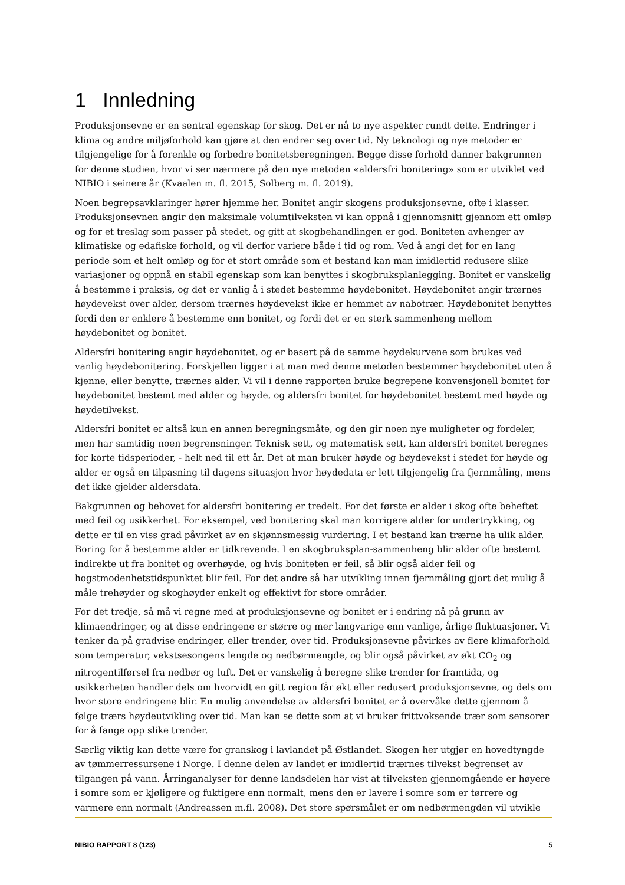1 Innledning
Produksjonsevne er en sentral egenskap for skog. Det er nå to nye aspekter rundt dette. Endringer i klima og andre miljøforhold kan gjøre at den endrer seg over tid. Ny teknologi og nye metoder er tilgjengelige for å forenkle og forbedre bonitetsberegningen. Begge disse forhold danner bakgrunnen for denne studien, hvor vi ser nærmere på den nye metoden «aldersfri bonitering» som er utviklet ved NIBIO i seinere år (Kvaalen m. fl. 2015, Solberg m. fl. 2019).
Noen begrepsavklaringer hører hjemme her. Bonitet angir skogens produksjonsevne, ofte i klasser. Produksjonsevnen angir den maksimale volumtilveksten vi kan oppnå i gjennomsnitt gjennom ett omløp og for et treslag som passer på stedet, og gitt at skogbehandlingen er god. Boniteten avhenger av klimatiske og edafiske forhold, og vil derfor variere både i tid og rom. Ved å angi det for en lang periode som et helt omløp og for et stort område som et bestand kan man imidlertid redusere slike variasjoner og oppnå en stabil egenskap som kan benyttes i skogbruksplanlegging. Bonitet er vanskelig å bestemme i praksis, og det er vanlig å i stedet bestemme høydebonitet. Høydebonitet angir trærnes høydevekst over alder, dersom trærnes høydevekst ikke er hemmet av nabotrær. Høydebonitet benyttes fordi den er enklere å bestemme enn bonitet, og fordi det er en sterk sammenheng mellom høydebonitet og bonitet.
Aldersfri bonitering angir høydebonitet, og er basert på de samme høydekurvene som brukes ved vanlig høydebonitering. Forskjellen ligger i at man med denne metoden bestemmer høydebonitet uten å kjenne, eller benytte, trærnes alder. Vi vil i denne rapporten bruke begrepene konvensjonell bonitet for høydebonitet bestemt med alder og høyde, og aldersfri bonitet for høydebonitet bestemt med høyde og høydetilvekst.
Aldersfri bonitet er altså kun en annen beregningsmåte, og den gir noen nye muligheter og fordeler, men har samtidig noen begrensninger. Teknisk sett, og matematisk sett, kan aldersfri bonitet beregnes for korte tidsperioder, - helt ned til ett år. Det at man bruker høyde og høydevekst i stedet for høyde og alder er også en tilpasning til dagens situasjon hvor høydedata er lett tilgjengelig fra fjernmåling, mens det ikke gjelder aldersdata.
Bakgrunnen og behovet for aldersfri bonitering er tredelt. For det første er alder i skog ofte beheftet med feil og usikkerhet. For eksempel, ved bonitering skal man korrigere alder for undertrykking, og dette er til en viss grad påvirket av en skjønnsmessig vurdering. I et bestand kan trærne ha ulik alder. Boring for å bestemme alder er tidkrevende. I en skogbruksplan-sammenheng blir alder ofte bestemt indirekte ut fra bonitet og overhøyde, og hvis boniteten er feil, så blir også alder feil og hogstmodenhetstidspunktet blir feil. For det andre så har utvikling innen fjernmåling gjort det mulig å måle trehøyder og skoghøyder enkelt og effektivt for store områder.
For det tredje, så må vi regne med at produksjonsevne og bonitet er i endring nå på grunn av klimaendringer, og at disse endringene er større og mer langvarige enn vanlige, årlige fluktuasjoner. Vi tenker da på gradvise endringer, eller trender, over tid. Produksjonsevne påvirkes av flere klimaforhold som temperatur, vekstsesongens lengde og nedbørmengde, og blir også påvirket av økt CO<sub>2</sub> og nitrogentilførsel fra nedbør og luft. Det er vanskelig å beregne slike trender for framtida, og usikkerheten handler dels om hvorvidt en gitt region får økt eller redusert produksjonsevne, og dels om hvor store endringene blir. En mulig anvendelse av aldersfri bonitet er å overvåke dette gjennom å følge trærs høydeutvikling over tid. Man kan se dette som at vi bruker frittvoksende trær som sensorer for å fange opp slike trender.
Særlig viktig kan dette være for granskog i lavlandet på Østlandet. Skogen her utgjør en hovedtyngde av tømmerressursene i Norge. I denne delen av landet er imidlertid trærnes tilvekst begrenset av tilgangen på vann. Årringanalyser for denne landsdelen har vist at tilveksten gjennomgående er høyere i somre som er kjøligere og fuktigere enn normalt, mens den er lavere i somre som er tørrere og varmere enn normalt (Andreassen m.fl. 2008). Det store spørsmålet er om nedbørmengden vil utvikle
NIBIO RAPPORT 8 (123) 5